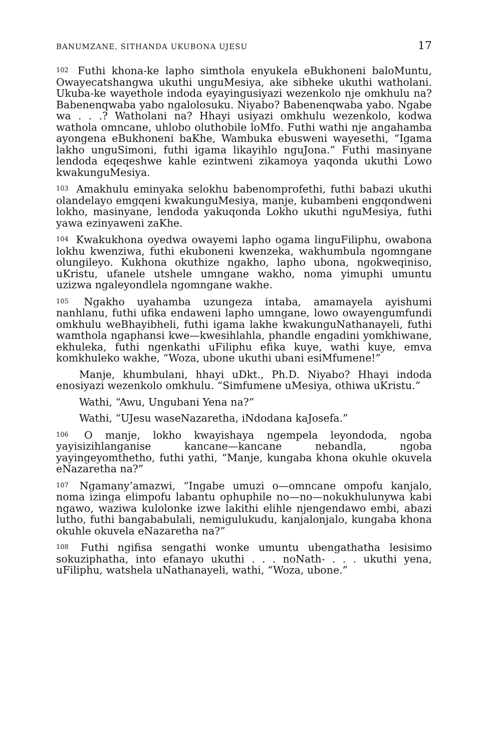BANUMZANE, SITHANDA UKUBONA UJESU 17
<sup>102</sup> Futhi khona-ke lapho simthola enyukela eBukhoneni baloMuntu, Owayecatshangwa ukuthi unguMesiya, ake sibheke ukuthi watholani. Ukuba-ke wayethole indoda eyayingusiyazi wezenkolo nje omkhulu na? Babenenqwaba yabo ngalolosuku. Niyabo? Babenenqwaba yabo. Ngabe wa . . .? Watholani na? Hhayi usiyazi omkhulu wezenkolo, kodwa wathola omncane, uhlobo oluthobile loMfo. Futhi wathi nje angahamba ayongena eBukhoneni baKhe, Wambuka ebusweni wayesethi, “Igama lakho unguSimoni, futhi igama likayihlo nguJona.” Futhi masinyane lendoda eqeqeshwe kahle ezintweni zikamoya yaqonda ukuthi Lowo kwakunguMesiya.
<sup>103</sup> Amakhulu eminyaka selokhu babenomprofethi, futhi babazi ukuthi olandelayo emgqeni kwakunguMesiya, manje, kubambeni engqondweni lokho, masinyane, lendoda yakuqonda Lokho ukuthi nguMesiya, futhi yawa ezinyaweni zaKhe.
<sup>104</sup> Kwakukhona oyedwa owayemi lapho ogama linguFiliphu, owabona lokhu kwenziwa, futhi ekuboneni kwenzeka, wakhumbula ngomngane olungileyo. Kukhona okuthize ngakho, lapho ubona, ngokweqiniso, uKristu, ufanele utshele umngane wakho, noma yimuphi umuntu uzizwa ngaleyondlela ngomngane wakhe.
<sup>105</sup> Ngakho uyahamba uzungeza intaba, amamayela ayishumi nanhlanu, futhi ufika endaweni lapho umngane, lowo owayengumfundi omkhulu weBhayibheli, futhi igama lakhe kwakunguNathanayeli, futhi wamthola ngaphansi kwe—kwesihlahla, phandle engadini yomkhiwane, ekhuleka, futhi ngenkathi uFiliphu efika kuye, wathi kuye, emva komkhuleko wakhe, “Woza, ubone ukuthi ubani esiMfumene!”
Manje, khumbulani, hhayi uDkt., Ph.D. Niyabo? Hhayi indoda enosiyazi wezenkolo omkhulu. “Simfumene uMesiya, othiwa uKristu.”
Wathi, “Awu, Ungubani Yena na?”
Wathi, “UJesu waseNazaretha, iNdodana kaJosefa.”
<sup>106</sup> O manje, lokho kwayishaya ngempela leyondoda, ngoba yayisizihlanganise kancane—kancane nebandla, ngoba yayingeyomthetho, futhi yathi, “Manje, kungaba khona okuhle okuvela eNazaretha na?”
<sup>107</sup> Ngamany’amazwi, “Ingabe umuzi o—omncane ompofu kanjalo, noma izinga elimpofu labantu ophuphile no—no—nokukhulunywa kabi ngawo, waziwa kulolonke izwe lakithi elihle njengendawo embi, abazi lutho, futhi bangababulali, nemigulukudu, kanjalonjalo, kungaba khona okuhle okuvela eNazaretha na?”
<sup>108</sup> Futhi ngifisa sengathi wonke umuntu ubengathatha lesisimo sokuziphatha, into efanayo ukuthi . . . noNath- . . . ukuthi yena, uFiliphu, watshela uNathanayeli, wathi, “Woza, ubone.”